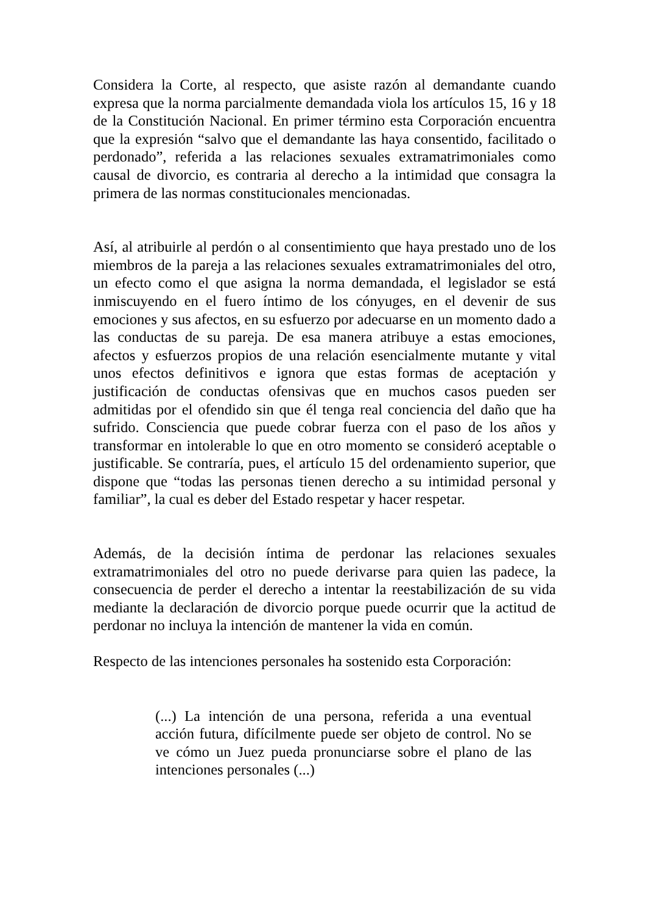Considera la Corte, al respecto, que asiste razón al demandante cuando expresa que la norma parcialmente demandada viola los artículos 15, 16 y 18 de la Constitución Nacional. En primer término esta Corporación encuentra que la expresión “salvo que el demandante las haya consentido, facilitado o perdonado”, referida a las relaciones sexuales extramatrimoniales como causal de divorcio, es contraria al derecho a la intimidad que consagra la primera de las normas constitucionales mencionadas.
Así, al atribuirle al perdón o al consentimiento que haya prestado uno de los miembros de la pareja a las relaciones sexuales extramatrimoniales del otro, un efecto como el que asigna la norma demandada, el legislador se está inmiscuyendo en el fuero íntimo de los cónyuges, en el devenir de sus emociones y sus afectos, en su esfuerzo por adecuarse en un momento dado a las conductas de su pareja. De esa manera atribuye a estas emociones, afectos y esfuerzos propios de una relación esencialmente mutante y vital unos efectos definitivos e ignora que estas formas de aceptación y justificación de conductas ofensivas que en muchos casos pueden ser admitidas por el ofendido sin que él tenga real conciencia del daño que ha sufrido. Consciencia que puede cobrar fuerza con el paso de los años y transformar en intolerable lo que en otro momento se consideró aceptable o justificable. Se contraría, pues, el artículo 15 del ordenamiento superior, que dispone que “todas las personas tienen derecho a su intimidad personal y familiar”, la cual es deber del Estado respetar y hacer respetar.
Además, de la decisión íntima de perdonar las relaciones sexuales extramatrimoniales del otro no puede derivarse para quien las padece, la consecuencia de perder el derecho a intentar la reestabilización de su vida mediante la declaración de divorcio porque puede ocurrir que la actitud de perdonar no incluya la intención de mantener la vida en común.
Respecto de las intenciones personales ha sostenido esta Corporación:
(...) La intención de una persona, referida a una eventual acción futura, difícilmente puede ser objeto de control. No se ve cómo un Juez pueda pronunciarse sobre el plano de las intenciones personales (...)